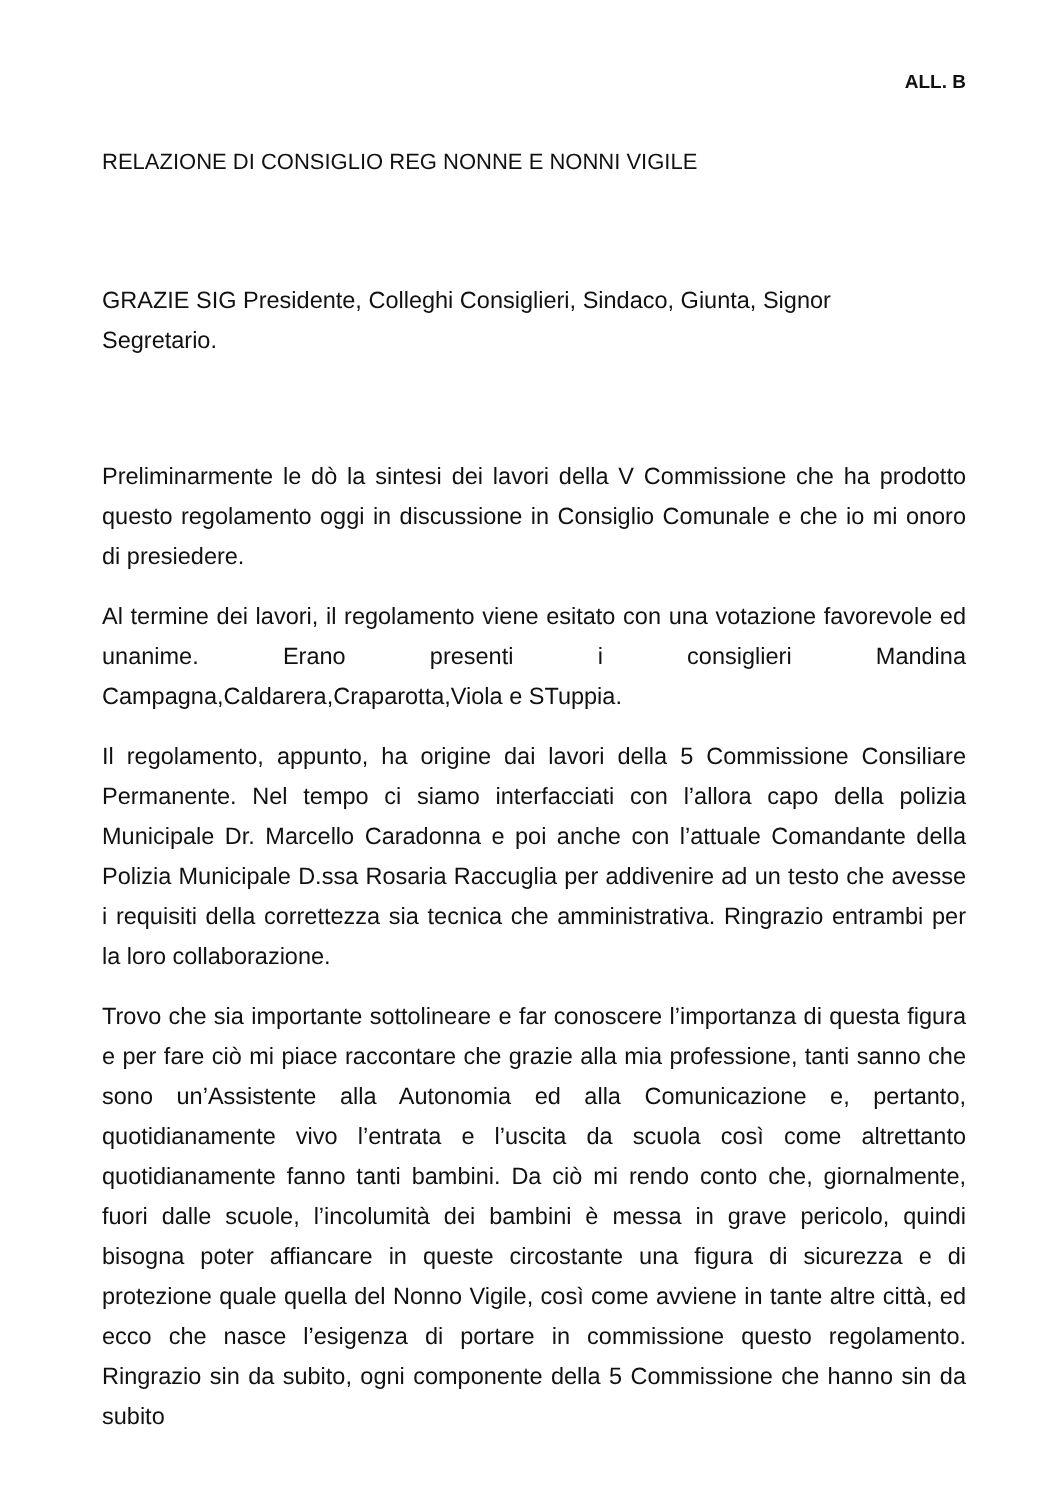ALL. B
RELAZIONE DI CONSIGLIO REG NONNE E NONNI VIGILE
GRAZIE SIG Presidente, Colleghi Consiglieri, Sindaco, Giunta, Signor
Segretario.
Preliminarmente le dò la sintesi dei lavori della V Commissione che ha prodotto questo regolamento oggi in discussione in Consiglio Comunale e che io mi onoro di presiedere.
Al termine dei lavori, il regolamento viene esitato con una votazione favorevole ed unanime. Erano presenti i consiglieri Mandina Campagna,Caldarera,Craparotta,Viola e STuppia.
Il regolamento, appunto, ha origine dai lavori della 5 Commissione Consiliare Permanente. Nel tempo ci siamo interfacciati con l’allora capo della polizia Municipale Dr. Marcello Caradonna e poi anche con l’attuale Comandante della Polizia Municipale D.ssa Rosaria Raccuglia per addivenire ad un testo che avesse i requisiti della correttezza sia tecnica che amministrativa. Ringrazio entrambi per la loro collaborazione.
Trovo che sia importante sottolineare e far conoscere l’importanza di questa figura e per fare ciò mi piace raccontare che grazie alla mia professione, tanti sanno che sono un’Assistente alla Autonomia ed alla Comunicazione e, pertanto, quotidianamente vivo l’entrata e l’uscita da scuola così come altrettanto quotidianamente fanno tanti bambini. Da ciò mi rendo conto che, giornalmente, fuori dalle scuole, l’incolumità dei bambini è messa in grave pericolo, quindi bisogna poter affiancare in queste circostante una figura di sicurezza e di protezione quale quella del Nonno Vigile, così come avviene in tante altre città, ed ecco che nasce l’esigenza di portare in commissione questo regolamento. Ringrazio sin da subito, ogni componente della 5 Commissione che hanno sin da subito